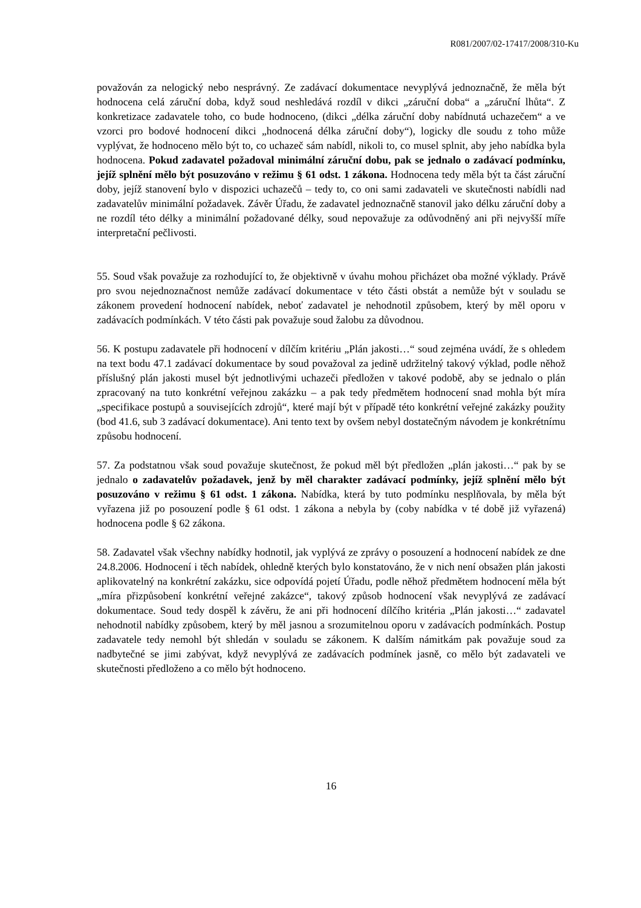R081/2007/02-17417/2008/310-Ku
považován za nelogický nebo nesprávný. Ze zadávací dokumentace nevyplývá jednoznačně, že měla být hodnocena celá záruční doba, když soud neshledává rozdíl v dikci „záruční doba“ a „záruční lhůta“. Z konkretizace zadavatele toho, co bude hodnoceno, (dikci „délka záruční doby nabídnutá uchazečem“ a ve vzorci pro bodové hodnocení dikci „hodnocená délka záruční doby“), logicky dle soudu z toho může vyplývat, že hodnoceno mělo být to, co uchazeč sám nabídl, nikoli to, co musel splnit, aby jeho nabídka byla hodnocena. Pokud zadavatel požadoval minimální záruční dobu, pak se jednalo o zadávací podmínku, jejíž splnění mělo být posuzováno v režimu § 61 odst. 1 zákona. Hodnocena tedy měla být ta část záruční doby, jejíž stanovení bylo v dispozici uchazečů – tedy to, co oni sami zadavateli ve skutečnosti nabídli nad zadavatelův minimální požadavek. Závěr Úřadu, že zadavatel jednoznačně stanovil jako délku záruční doby a ne rozdíl této délky a minimální požadované délky, soud nepovažuje za odůvodněný ani při nejvyšší míře interpretační pečlivosti.
55. Soud však považuje za rozhodující to, že objektivně v úvahu mohou přicházet oba možné výklady. Právě pro svou nejednoznačnost nemůže zadávací dokumentace v této části obstát a nemůže být v souladu se zákonem provedení hodnocení nabídek, neboť zadavatel je nehodnotil způsobem, který by měl oporu v zadávacích podmínkách. V této části pak považuje soud žalobu za důvodnou.
56. K postupu zadavatele při hodnocení v dílčím kritériu „Plán jakosti…“ soud zejména uvádí, že s ohledem na text bodu 47.1 zadávací dokumentace by soud považoval za jedině udržitelný takový výklad, podle něhož příslušný plán jakosti musel být jednotlivými uchazeči předložen v takové podobě, aby se jednalo o plán zpracovaný na tuto konkrétní veřejnou zakázku – a pak tedy předmětem hodnocení snad mohla být míra „specifikace postupů a souvisejících zdrojů“, které mají být v případě této konkrétní veřejné zakázky použity (bod 41.6, sub 3 zadávací dokumentace). Ani tento text by ovšem nebyl dostatečným návodem je konkrétnímu způsobu hodnocení.
57. Za podstatnou však soud považuje skutečnost, že pokud měl být předložen „plán jakosti…“ pak by se jednalo o zadavatelův požadavek, jenž by měl charakter zadávací podmínky, jejíž splnění mělo být posuzováno v režimu § 61 odst. 1 zákona. Nabídka, která by tuto podmínku nesplňovala, by měla být vyřazena již po posouzení podle § 61 odst. 1 zákona a nebyla by (coby nabídka v té době již vyřazená) hodnocena podle § 62 zákona.
58. Zadavatel však všechny nabídky hodnotil, jak vyplývá ze zprávy o posouzení a hodnocení nabídek ze dne 24.8.2006. Hodnocení i těch nabídek, ohledně kterých bylo konstatováno, že v nich není obsažen plán jakosti aplikovatelný na konkrétní zakázku, sice odpovídá pojetí Úřadu, podle něhož předmětem hodnocení měla být „míra přizpůsobení konkrétní veřejné zakázce“, takový způsob hodnocení však nevyplývá ze zadávací dokumentace. Soud tedy dospěl k závěru, že ani při hodnocení dílčího kritéria „Plán jakosti…“ zadavatel nehodnotil nabídky způsobem, který by měl jasnou a srozumitelnou oporu v zadávacích podmínkách. Postup zadavatele tedy nemohl být shledán v souladu se zákonem. K dalším námitkám pak považuje soud za nadbytečné se jimi zabývat, když nevyplývá ze zadávacích podmínek jasně, co mělo být zadavateli ve skutečnosti předloženo a co mělo být hodnoceno.
16